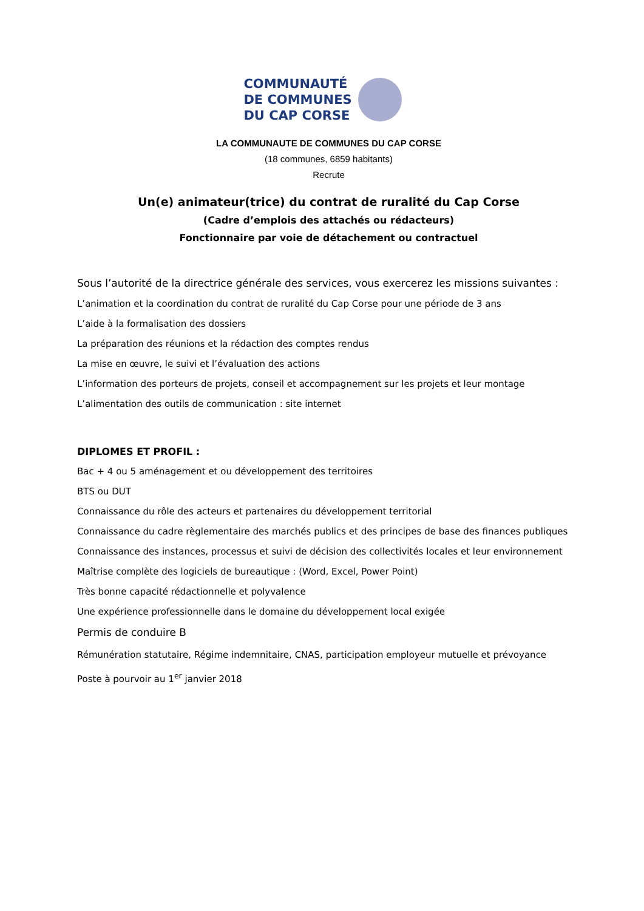COMMUNAUTÉ
DE COMMUNES
DU CAP CORSE
LA COMMUNAUTE DE COMMUNES DU CAP CORSE
(18 communes, 6859 habitants)
Recrute
Un(e) animateur(trice) du contrat de ruralité du Cap Corse
(Cadre d’emplois des attachés ou rédacteurs)
Fonctionnaire par voie de détachement ou contractuel
Sous l’autorité de la directrice générale des services, vous exercerez les missions suivantes :
L’animation et la coordination du contrat de ruralité du Cap Corse pour une période de 3 ans
L’aide à la formalisation des dossiers
La préparation des réunions et la rédaction des comptes rendus
La mise en œuvre, le suivi et l’évaluation des actions
L’information des porteurs de projets, conseil et accompagnement sur les projets et leur montage
L’alimentation des outils de communication : site internet
DIPLOMES ET PROFIL :
Bac + 4 ou 5 aménagement et ou développement des territoires
BTS ou DUT
Connaissance du rôle des acteurs et partenaires du développement territorial
Connaissance du cadre règlementaire des marchés publics et des principes de base des finances publiques
Connaissance des instances, processus et suivi de décision des collectivités locales et leur environnement
Maîtrise complète des logiciels de bureautique : (Word, Excel, Power Point)
Très bonne capacité rédactionnelle et polyvalence
Une expérience professionnelle dans le domaine du développement local exigée
Permis de conduire B
Rémunération statutaire, Régime indemnitaire, CNAS, participation employeur mutuelle et prévoyance
Poste à pourvoir au 1<sup>er</sup> janvier 2018